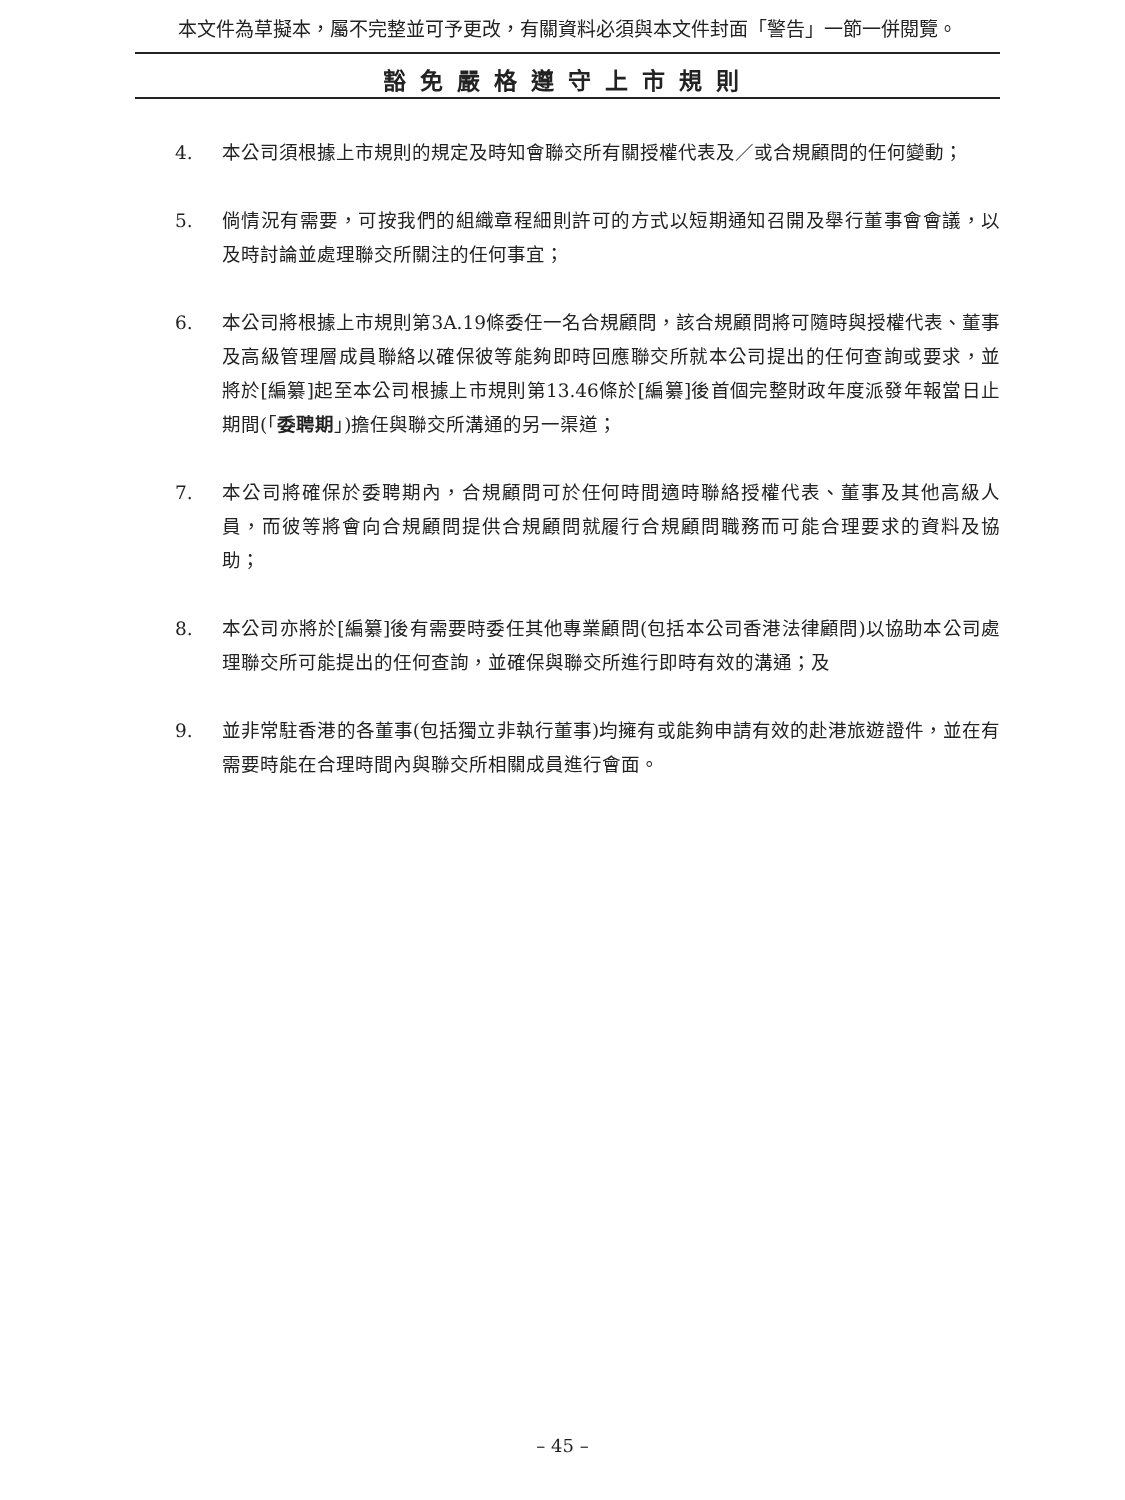本文件為草擬本，屬不完整並可予更改，有關資料必須與本文件封面「警告」一節一併閱覽。
豁免嚴格遵守上市規則
4. 本公司須根據上市規則的規定及時知會聯交所有關授權代表及／或合規顧問的任何變動；
5. 倘情況有需要，可按我們的組織章程細則許可的方式以短期通知召開及舉行董事會會議，以及時討論並處理聯交所關注的任何事宜；
6. 本公司將根據上市規則第3A.19條委任一名合規顧問，該合規顧問將可隨時與授權代表、董事及高級管理層成員聯絡以確保彼等能夠即時回應聯交所就本公司提出的任何查詢或要求，並將於[編纂]起至本公司根據上市規則第13.46條於[編纂]後首個完整財政年度派發年報當日止期間(「委聘期」)擔任與聯交所溝通的另一渠道；
7. 本公司將確保於委聘期內，合規顧問可於任何時間適時聯絡授權代表、董事及其他高級人員，而彼等將會向合規顧問提供合規顧問就履行合規顧問職務而可能合理要求的資料及協助；
8. 本公司亦將於[編纂]後有需要時委任其他專業顧問(包括本公司香港法律顧問)以協助本公司處理聯交所可能提出的任何查詢，並確保與聯交所進行即時有效的溝通；及
9. 並非常駐香港的各董事(包括獨立非執行董事)均擁有或能夠申請有效的赴港旅遊證件，並在有需要時能在合理時間內與聯交所相關成員進行會面。
– 45 –